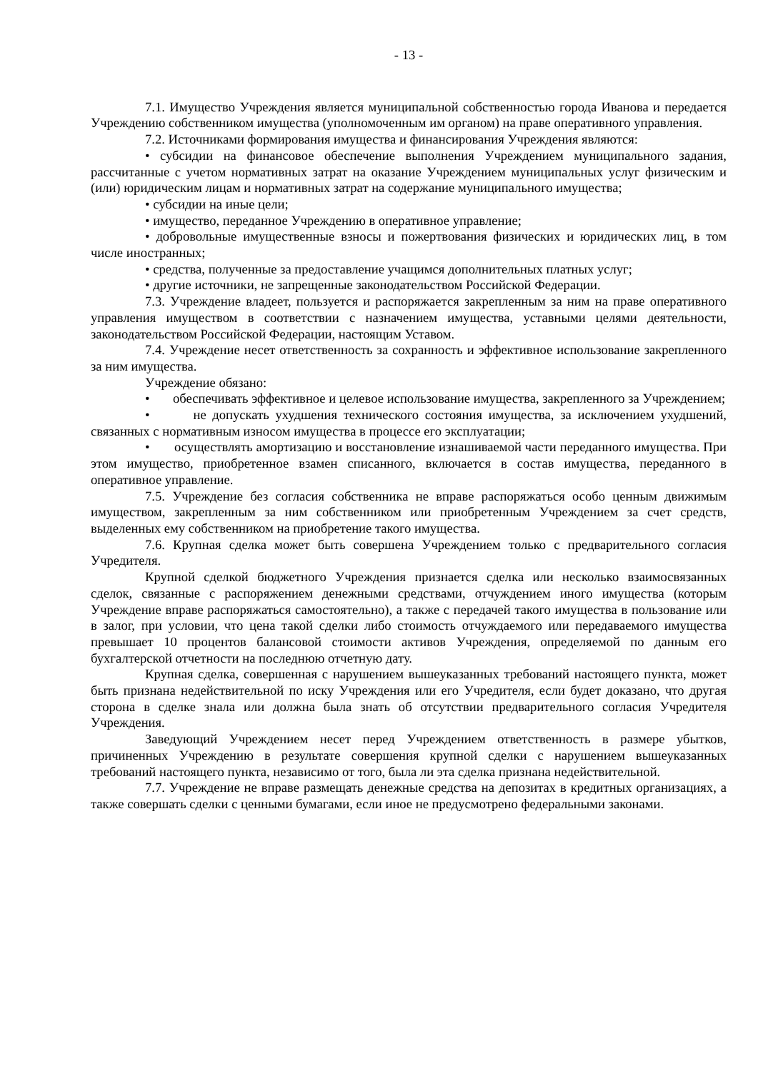- 13 -
7.1. Имущество Учреждения является муниципальной собственностью города Иванова и передается Учреждению собственником имущества (уполномоченным им органом) на праве оперативного управления.
7.2. Источниками формирования имущества и финансирования Учреждения являются:
• субсидии на финансовое обеспечение выполнения Учреждением муниципального задания, рассчитанные с учетом нормативных затрат на оказание Учреждением муниципальных услуг физическим и (или) юридическим лицам и нормативных затрат на содержание муниципального имущества;
• субсидии на иные цели;
• имущество, переданное Учреждению в оперативное управление;
• добровольные имущественные взносы и пожертвования физических и юридических лиц, в том числе иностранных;
• средства, полученные за предоставление учащимся дополнительных платных услуг;
• другие источники, не запрещенные законодательством Российской Федерации.
7.3. Учреждение владеет, пользуется и распоряжается закрепленным за ним на праве оперативного управления имуществом в соответствии с назначением имущества, уставными целями деятельности, законодательством Российской Федерации, настоящим Уставом.
7.4. Учреждение несет ответственность за сохранность и эффективное использование закрепленного за ним имущества.
Учреждение обязано:
• обеспечивать эффективное и целевое использование имущества, закрепленного за Учреждением;
• не допускать ухудшения технического состояния имущества, за исключением ухудшений, связанных с нормативным износом имущества в процессе его эксплуатации;
• осуществлять амортизацию и восстановление изнашиваемой части переданного имущества. При этом имущество, приобретенное взамен списанного, включается в состав имущества, переданного в оперативное управление.
7.5. Учреждение без согласия собственника не вправе распоряжаться особо ценным движимым имуществом, закрепленным за ним собственником или приобретенным Учреждением за счет средств, выделенных ему собственником на приобретение такого имущества.
7.6. Крупная сделка может быть совершена Учреждением только с предварительного согласия Учредителя.
Крупной сделкой бюджетного Учреждения признается сделка или несколько взаимосвязанных сделок, связанные с распоряжением денежными средствами, отчуждением иного имущества (которым Учреждение вправе распоряжаться самостоятельно), а также с передачей такого имущества в пользование или в залог, при условии, что цена такой сделки либо стоимость отчуждаемого или передаваемого имущества превышает 10 процентов балансовой стоимости активов Учреждения, определяемой по данным его бухгалтерской отчетности на последнюю отчетную дату.
Крупная сделка, совершенная с нарушением вышеуказанных требований настоящего пункта, может быть признана недействительной по иску Учреждения или его Учредителя, если будет доказано, что другая сторона в сделке знала или должна была знать об отсутствии предварительного согласия Учредителя Учреждения.
Заведующий Учреждением несет перед Учреждением ответственность в размере убытков, причиненных Учреждению в результате совершения крупной сделки с нарушением вышеуказанных требований настоящего пункта, независимо от того, была ли эта сделка признана недействительной.
7.7. Учреждение не вправе размещать денежные средства на депозитах в кредитных организациях, а также совершать сделки с ценными бумагами, если иное не предусмотрено федеральными законами.